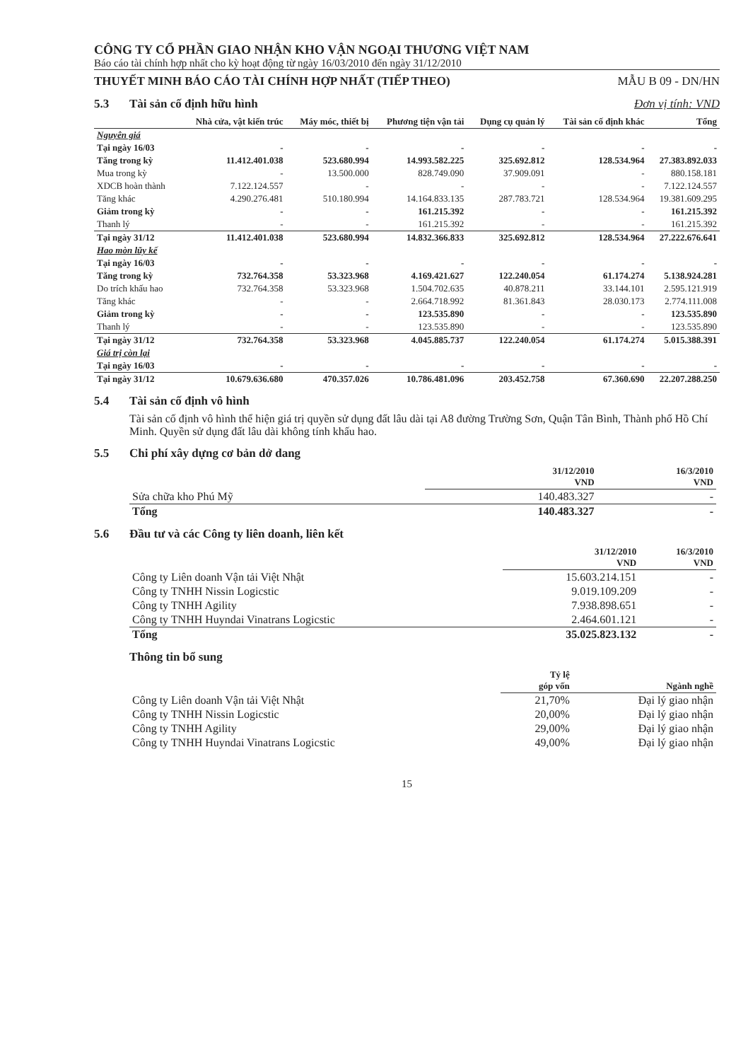CÔNG TY CỔ PHẦN GIAO NHẬN KHO VẬN NGOẠI THƯƠNG VIỆT NAM
Báo cáo tài chính hợp nhất cho kỳ hoạt động từ ngày 16/03/2010 đến ngày 31/12/2010
THUYẾT MINH BÁO CÁO TÀI CHÍNH HỢP NHẤT (TIẾP THEO) MẪU B 09 - DN/HN
5.3 Tài sản cố định hữu hình Đơn vị tính: VND
| | Nhà cửa, vật kiến trúc | Máy móc, thiết bị | Phương tiện vận tải | Dụng cụ quản lý | Tài sản cố định khác | Tổng |
| --- | --- | --- | --- | --- | --- | --- |
| Nguyên giá | | | | | | |
| Tại ngày 16/03 | - | - | - | - | - | - |
| Tăng trong kỳ | 11.412.401.038 | 523.680.994 | 14.993.582.225 | 325.692.812 | 128.534.964 | 27.383.892.033 |
| Mua trong kỳ | - | 13.500.000 | 828.749.090 | 37.909.091 | - | 880.158.181 |
| XDCB hoàn thành | 7.122.124.557 | - | - | - | - | 7.122.124.557 |
| Tăng khác | 4.290.276.481 | 510.180.994 | 14.164.833.135 | 287.783.721 | 128.534.964 | 19.381.609.295 |
| Giảm trong kỳ | - | - | 161.215.392 | - | - | 161.215.392 |
| Thanh lý | - | - | 161.215.392 | - | - | 161.215.392 |
| Tại ngày 31/12 | 11.412.401.038 | 523.680.994 | 14.832.366.833 | 325.692.812 | 128.534.964 | 27.222.676.641 |
| Hao mòn lũy kế | | | | | | |
| Tại ngày 16/03 | - | - | - | - | - | - |
| Tăng trong kỳ | 732.764.358 | 53.323.968 | 4.169.421.627 | 122.240.054 | 61.174.274 | 5.138.924.281 |
| Do trích khấu hao | 732.764.358 | 53.323.968 | 1.504.702.635 | 40.878.211 | 33.144.101 | 2.595.121.919 |
| Tăng khác | - | - | 2.664.718.992 | 81.361.843 | 28.030.173 | 2.774.111.008 |
| Giảm trong kỳ | - | - | 123.535.890 | - | - | 123.535.890 |
| Thanh lý | - | - | 123.535.890 | - | - | 123.535.890 |
| Tại ngày 31/12 | 732.764.358 | 53.323.968 | 4.045.885.737 | 122.240.054 | 61.174.274 | 5.015.388.391 |
| Giá trị còn lại | | | | | | |
| Tại ngày 16/03 | - | - | - | - | - | - |
| Tại ngày 31/12 | 10.679.636.680 | 470.357.026 | 10.786.481.096 | 203.452.758 | 67.360.690 | 22.207.288.250 |
5.4 Tài sản cố định vô hình
Tài sản cố định vô hình thể hiện giá trị quyền sử dụng đất lâu dài tại A8 đường Trường Sơn, Quận Tân Bình, Thành phố Hồ Chí Minh. Quyền sử dụng đất lâu dài không tính khấu hao.
5.5 Chi phí xây dựng cơ bản dở dang
| | 31/12/2010 VND | 16/3/2010 VND |
| --- | --- | --- |
| Sửa chữa kho Phú Mỹ | 140.483.327 | - |
| Tổng | 140.483.327 | - |
5.6 Đầu tư và các Công ty liên doanh, liên kết
| | 31/12/2010 VND | 16/3/2010 VND |
| --- | --- | --- |
| Công ty Liên doanh Vận tải Việt Nhật | 15.603.214.151 | - |
| Công ty TNHH Nissin Logicstic | 9.019.109.209 | - |
| Công ty TNHH Agility | 7.938.898.651 | - |
| Công ty TNHH Huyndai Vinatrans Logicstic | 2.464.601.121 | - |
| Tổng | 35.025.823.132 | - |
Thông tin bổ sung
| | Tỷ lệ góp vốn | Ngành nghề |
| --- | --- | --- |
| Công ty Liên doanh Vận tải Việt Nhật | 21,70% | Đại lý giao nhận |
| Công ty TNHH Nissin Logicstic | 20,00% | Đại lý giao nhận |
| Công ty TNHH Agility | 29,00% | Đại lý giao nhận |
| Công ty TNHH Huyndai Vinatrans Logicstic | 49,00% | Đại lý giao nhận |
15